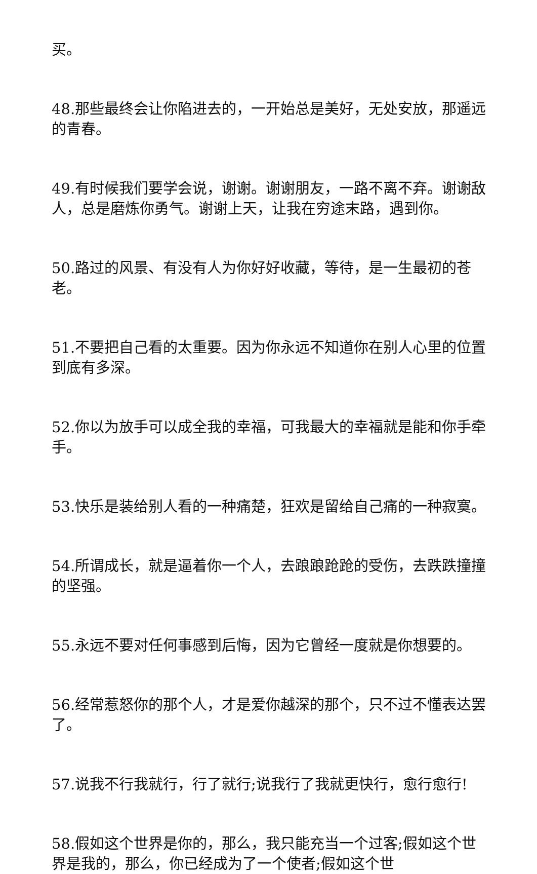买。
48.那些最终会让你陷进去的，一开始总是美好，无处安放，那遥远的青春。
49.有时候我们要学会说，谢谢。谢谢朋友，一路不离不弃。谢谢敌人，总是磨炼你勇气。谢谢上天，让我在穷途末路，遇到你。
50.路过的风景、有没有人为你好好收藏，等待，是一生最初的苍老。
51.不要把自己看的太重要。因为你永远不知道你在别人心里的位置到底有多深。
52.你以为放手可以成全我的幸福，可我最大的幸福就是能和你手牵手。
53.快乐是装给别人看的一种痛楚，狂欢是留给自己痛的一种寂寞。
54.所谓成长，就是逼着你一个人，去踉踉跄跄的受伤，去跌跌撞撞的坚强。
55.永远不要对任何事感到后悔，因为它曾经一度就是你想要的。
56.经常惹怒你的那个人，才是爱你越深的那个，只不过不懂表达罢了。
57.说我不行我就行，行了就行;说我行了我就更快行，愈行愈行!
58.假如这个世界是你的，那么，我只能充当一个过客;假如这个世界是我的，那么，你已经成为了一个使者;假如这个世